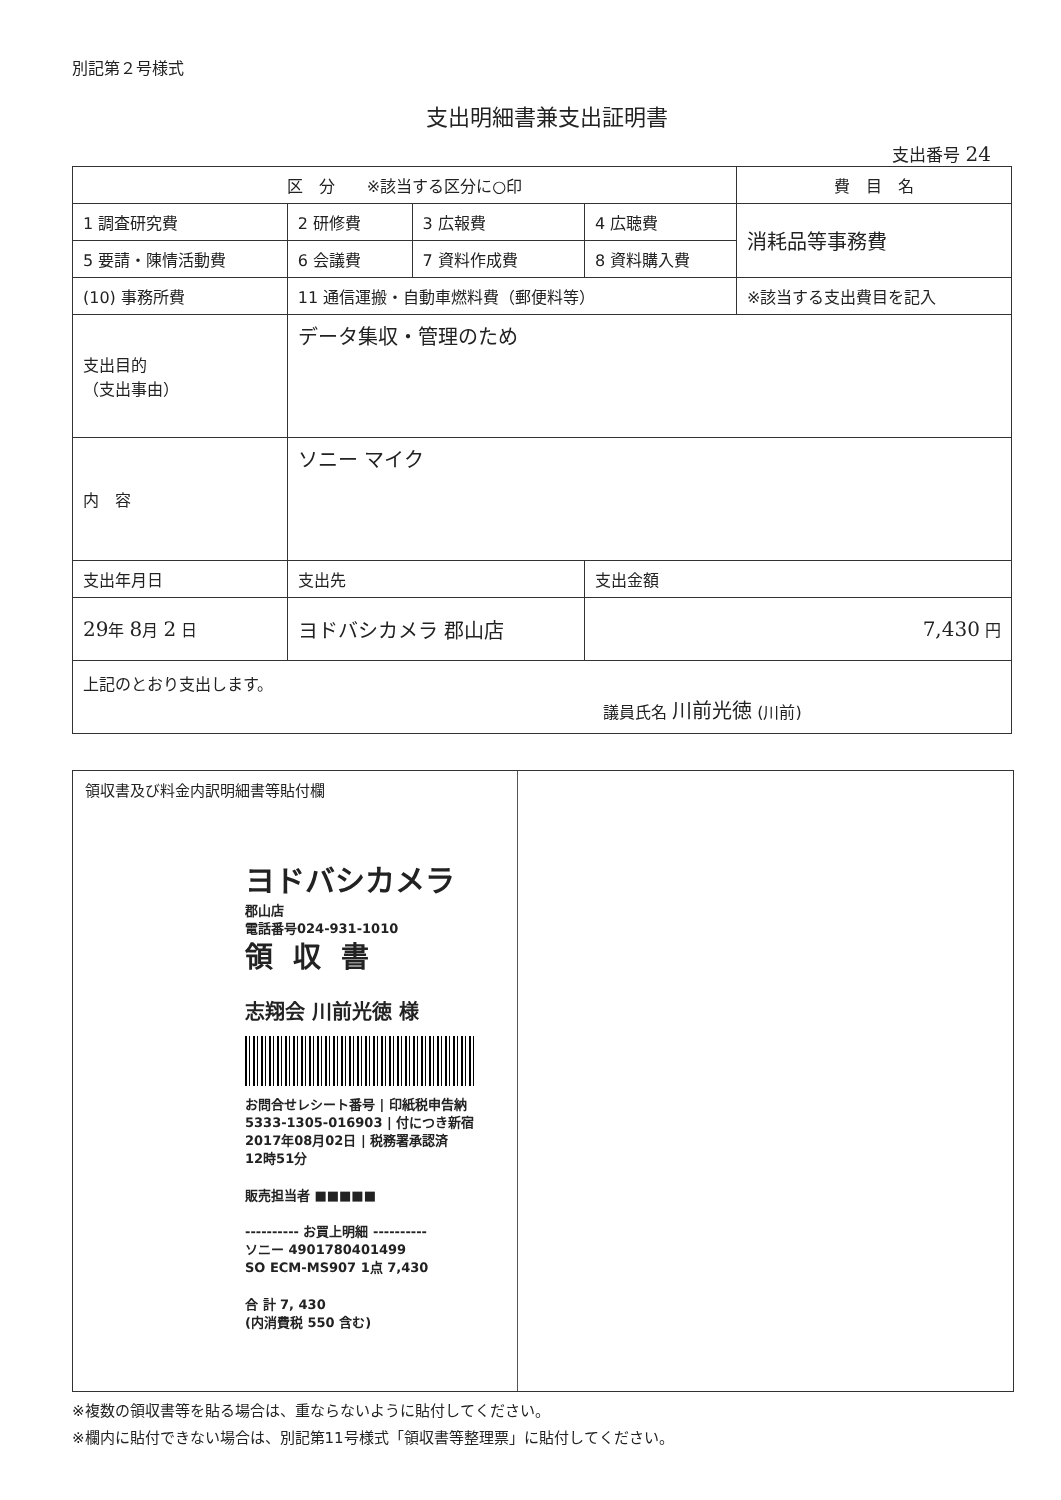別記第２号様式
支出明細書兼支出証明書
支出番号 24
| 区 分 ※該当する区分に○印 | | | | 費 目 名 |
| --- | --- | --- | --- | --- |
| 1 調査研究費 | 2 研修費 | 3 広報費 | 4 広聴費 | 消耗品等事務費 |
| 5 要請・陳情活動費 | 6 会議費 | 7 資料作成費 | 8 資料購入費 | |
| (10) 事務所費 | 11 通信運搬・自動車燃料費（郵便料等） | | | ※該当する支出費目を記入 |
| 支出目的 （支出事由） | データ集収・管理のため | | | |
| 内 容 | ソニー マイク | | | |
| 支出年月日 | 支出先 | | 支出金額 | |
| 29 年 8 月 2 日 | ヨドバシカメラ 郡山店 | | 7,430 円 | |
| 上記のとおり支出します。 議員氏名 川前光徳 (川前) | | | | |
領収書及び料金内訳明細書等貼付欄
ヨドバシカメラ
郡山店
電話番号024-931-1010
領収書
志翔会 川前光徳 様
お問合せレシート番号 | 印紙税申告納
5333-1305-016903 | 付につき新宿
2017年08月02日 | 税務署承認済
12時51分
販売担当者 ■■■■■
---------- お買上明細 ----------
ソニー 4901780401499
SO ECM-MS907 1点 7,430
合 計 7, 430
(内消費税 550 含む)
※複数の領収書等を貼る場合は、重ならないように貼付してください。
※欄内に貼付できない場合は、別記第11号様式「領収書等整理票」に貼付してください。